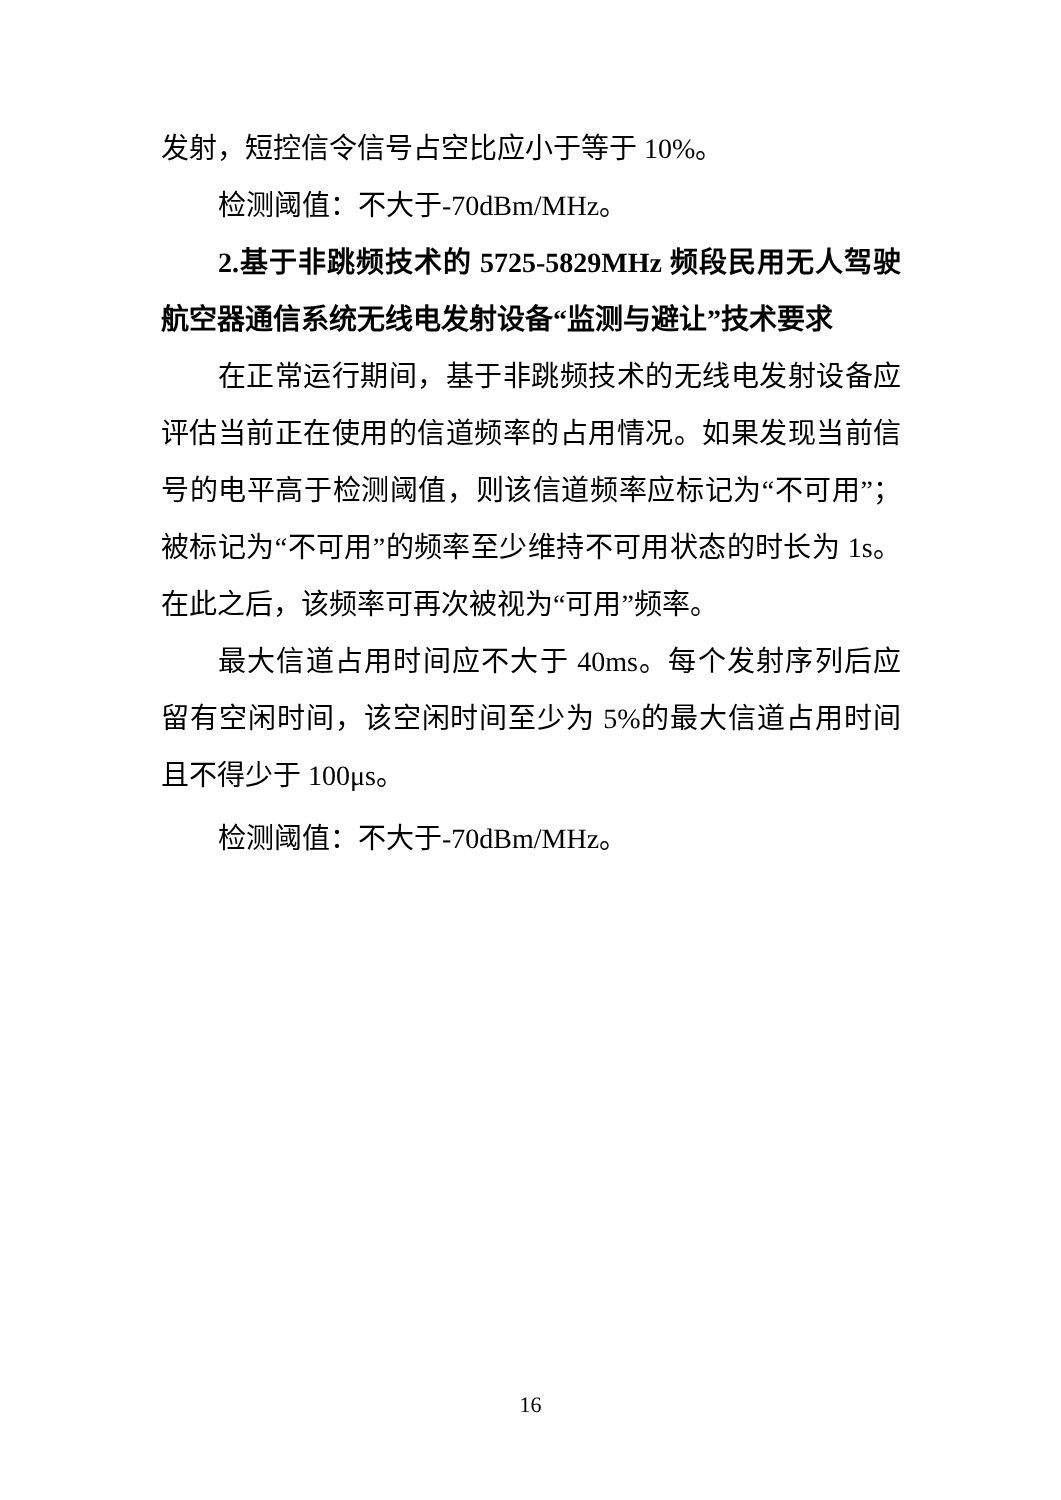发射，短控信令信号占空比应小于等于 10%。
检测阈值：不大于-70dBm/MHz。
2.基于非跳频技术的 5725-5829MHz 频段民用无人驾驶航空器通信系统无线电发射设备“监测与避让”技术要求
在正常运行期间，基于非跳频技术的无线电发射设备应评估当前正在使用的信道频率的占用情况。如果发现当前信号的电平高于检测阈值，则该信道频率应标记为“不可用”；被标记为“不可用”的频率至少维持不可用状态的时长为 1s。在此之后，该频率可再次被视为“可用”频率。
最大信道占用时间应不大于 40ms。每个发射序列后应留有空闲时间，该空闲时间至少为 5%的最大信道占用时间且不得少于 100μs。
检测阈值：不大于-70dBm/MHz。
16